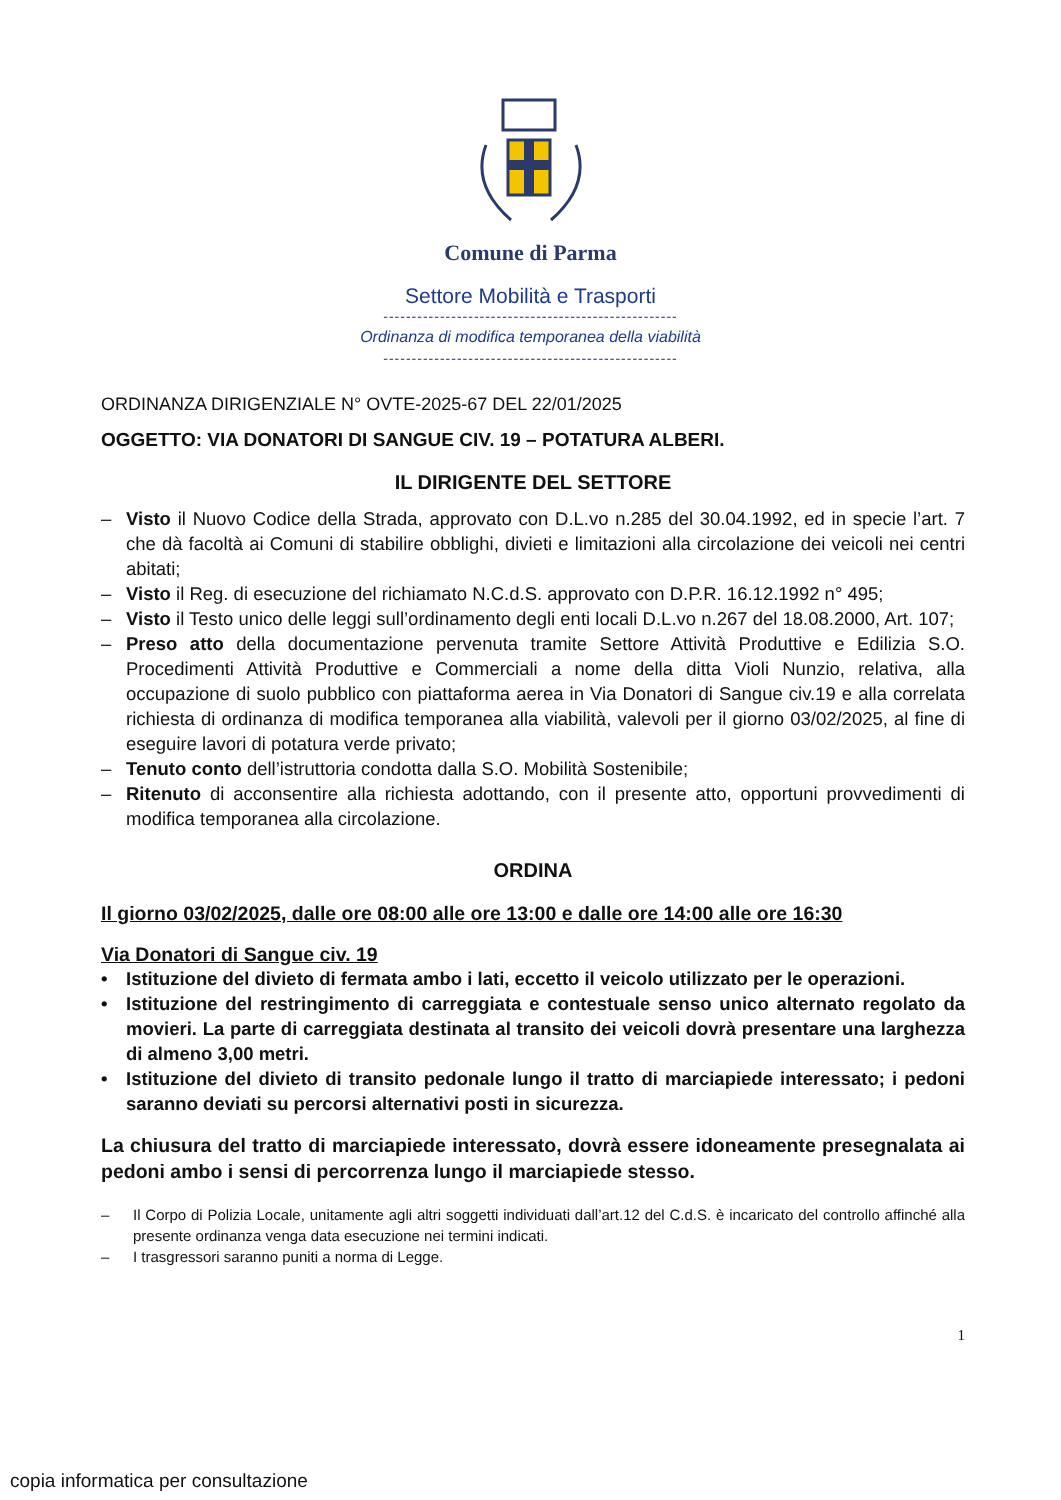Comune di Parma
Settore Mobilità e Trasporti
----------------------------------------------------
Ordinanza di modifica temporanea della viabilità
----------------------------------------------------
ORDINANZA DIRIGENZIALE N° OVTE-2025-67 DEL 22/01/2025
OGGETTO: VIA DONATORI DI SANGUE CIV. 19 – POTATURA ALBERI.
IL DIRIGENTE DEL SETTORE
– Visto il Nuovo Codice della Strada, approvato con D.L.vo n.285 del 30.04.1992, ed in specie l’art. 7 che dà facoltà ai Comuni di stabilire obblighi, divieti e limitazioni alla circolazione dei veicoli nei centri abitati;
– Visto il Reg. di esecuzione del richiamato N.C.d.S. approvato con D.P.R. 16.12.1992 n° 495;
– Visto il Testo unico delle leggi sull’ordinamento degli enti locali D.L.vo n.267 del 18.08.2000, Art. 107;
– Preso atto della documentazione pervenuta tramite Settore Attività Produttive e Edilizia S.O. Procedimenti Attività Produttive e Commerciali a nome della ditta Violi Nunzio, relativa, alla occupazione di suolo pubblico con piattaforma aerea in Via Donatori di Sangue civ.19 e alla correlata richiesta di ordinanza di modifica temporanea alla viabilità, valevoli per il giorno 03/02/2025, al fine di eseguire lavori di potatura verde privato;
– Tenuto conto dell’istruttoria condotta dalla S.O. Mobilità Sostenibile;
– Ritenuto di acconsentire alla richiesta adottando, con il presente atto, opportuni provvedimenti di modifica temporanea alla circolazione.
ORDINA
Il giorno 03/02/2025, dalle ore 08:00 alle ore 13:00 e dalle ore 14:00 alle ore 16:30
Via Donatori di Sangue civ. 19
• Istituzione del divieto di fermata ambo i lati, eccetto il veicolo utilizzato per le operazioni.
• Istituzione del restringimento di carreggiata e contestuale senso unico alternato regolato da movieri. La parte di carreggiata destinata al transito dei veicoli dovrà presentare una larghezza di almeno 3,00 metri.
• Istituzione del divieto di transito pedonale lungo il tratto di marciapiede interessato; i pedoni saranno deviati su percorsi alternativi posti in sicurezza.
La chiusura del tratto di marciapiede interessato, dovrà essere idoneamente presegnalata ai pedoni ambo i sensi di percorrenza lungo il marciapiede stesso.
– Il Corpo di Polizia Locale, unitamente agli altri soggetti individuati dall’art.12 del C.d.S. è incaricato del controllo affinché alla presente ordinanza venga data esecuzione nei termini indicati.
– I trasgressori saranno puniti a norma di Legge.
1
copia informatica per consultazione